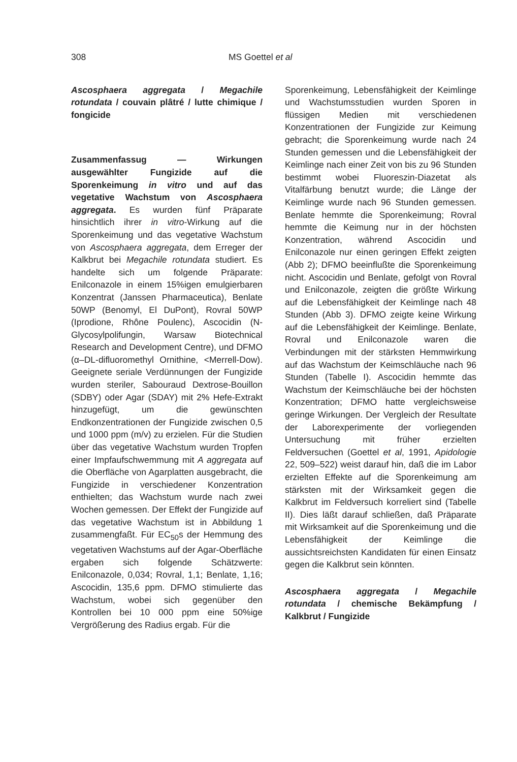308 MS Goettel et al
Ascosphaera aggregata / Megachile rotundata / couvain plâtré / lutte chimique / fongicide
Zusammenfassug — Wirkungen ausgewählter Fungizide auf die Sporenkeimung in vitro und auf das vegetative Wachstum von Ascosphaera aggregata. Es wurden fünf Präparate hinsichtlich ihrer in vitro-Wirkung auf die Sporenkeimung und das vegetative Wachstum von Ascosphaera aggregata, dem Erreger der Kalkbrut bei Megachile rotundata studiert. Es handelte sich um folgende Präparate: Enilconazole in einem 15%igen emulgierbaren Konzentrat (Janssen Pharmaceutica), Benlate 50WP (Benomyl, El DuPont), Rovral 50WP (Iprodione, Rhône Poulenc), Ascocidin (N-Glycosylpolifungin, Warsaw Biotechnical Research and Development Centre), und DFMO (α–DL-difluoromethyl Ornithine, <Merrell-Dow). Geeignete seriale Verdünnungen der Fungizide wurden steriler, Sabouraud Dextrose-Bouillon (SDBY) oder Agar (SDAY) mit 2% Hefe-Extrakt hinzugefügt, um die gewünschten Endkonzentrationen der Fungizide zwischen 0,5 und 1000 ppm (m/v) zu erzielen. Für die Studien über das vegetative Wachstum wurden Tropfen einer Impfaufschwemmung mit A aggregata auf die Oberfläche von Agarplatten ausgebracht, die Fungizide in verschiedener Konzentration enthielten; das Wachstum wurde nach zwei Wochen gemessen. Der Effekt der Fungizide auf das vegetative Wachstum ist in Abbildung 1 zusammengfaßt. Für EC<sub>50</sub>s der Hemmung des vegetativen Wachstums auf der Agar-Oberfläche ergaben sich folgende Schätzwerte: Enilconazole, 0,034; Rovral, 1,1; Benlate, 1,16; Ascocidin, 135,6 ppm. DFMO stimulierte das Wachstum, wobei sich gegenüber den Kontrollen bei 10 000 ppm eine 50%ige Vergrößerung des Radius ergab. Für die
Sporenkeimung, Lebensfähigkeit der Keimlinge und Wachstumsstudien wurden Sporen in flüssigen Medien mit verschiedenen Konzentrationen der Fungizide zur Keimung gebracht; die Sporenkeimung wurde nach 24 Stunden gemessen und die Lebensfähigkeit der Keimlinge nach einer Zeit von bis zu 96 Stunden bestimmt wobei Fluoreszin-Diazetat als Vitalfärbung benutzt wurde; die Länge der Keimlinge wurde nach 96 Stunden gemessen. Benlate hemmte die Sporenkeimung; Rovral hemmte die Keimung nur in der höchsten Konzentration, während Ascocidin und Enilconazole nur einen geringen Effekt zeigten (Abb 2); DFMO beeinflußte die Sporenkeimung nicht. Ascocidin und Benlate, gefolgt von Rovral und Enilconazole, zeigten die größte Wirkung auf die Lebensfähigkeit der Keimlinge nach 48 Stunden (Abb 3). DFMO zeigte keine Wirkung auf die Lebensfähigkeit der Keimlinge. Benlate, Rovral und Enilconazole waren die Verbindungen mit der stärksten Hemmwirkung auf das Wachstum der Keimschläuche nach 96 Stunden (Tabelle I). Ascocidin hemmte das Wachstum der Keimschläuche bei der höchsten Konzentration; DFMO hatte vergleichsweise geringe Wirkungen. Der Vergleich der Resultate der Laborexperimente der vorliegenden Untersuchung mit früher erzielten Feldversuchen (Goettel et al, 1991, Apidologie 22, 509–522) weist darauf hin, daß die im Labor erzielten Effekte auf die Sporenkeimung am stärksten mit der Wirksamkeit gegen die Kalkbrut im Feldversuch korreliert sind (Tabelle II). Dies läßt darauf schließen, daß Präparate mit Wirksamkeit auf die Sporenkeimung und die Lebensfähigkeit der Keimlinge die aussichtsreichsten Kandidaten für einen Einsatz gegen die Kalkbrut sein könnten.
Ascosphaera aggregata / Megachile rotundata / chemische Bekämpfung / Kalkbrut / Fungizide